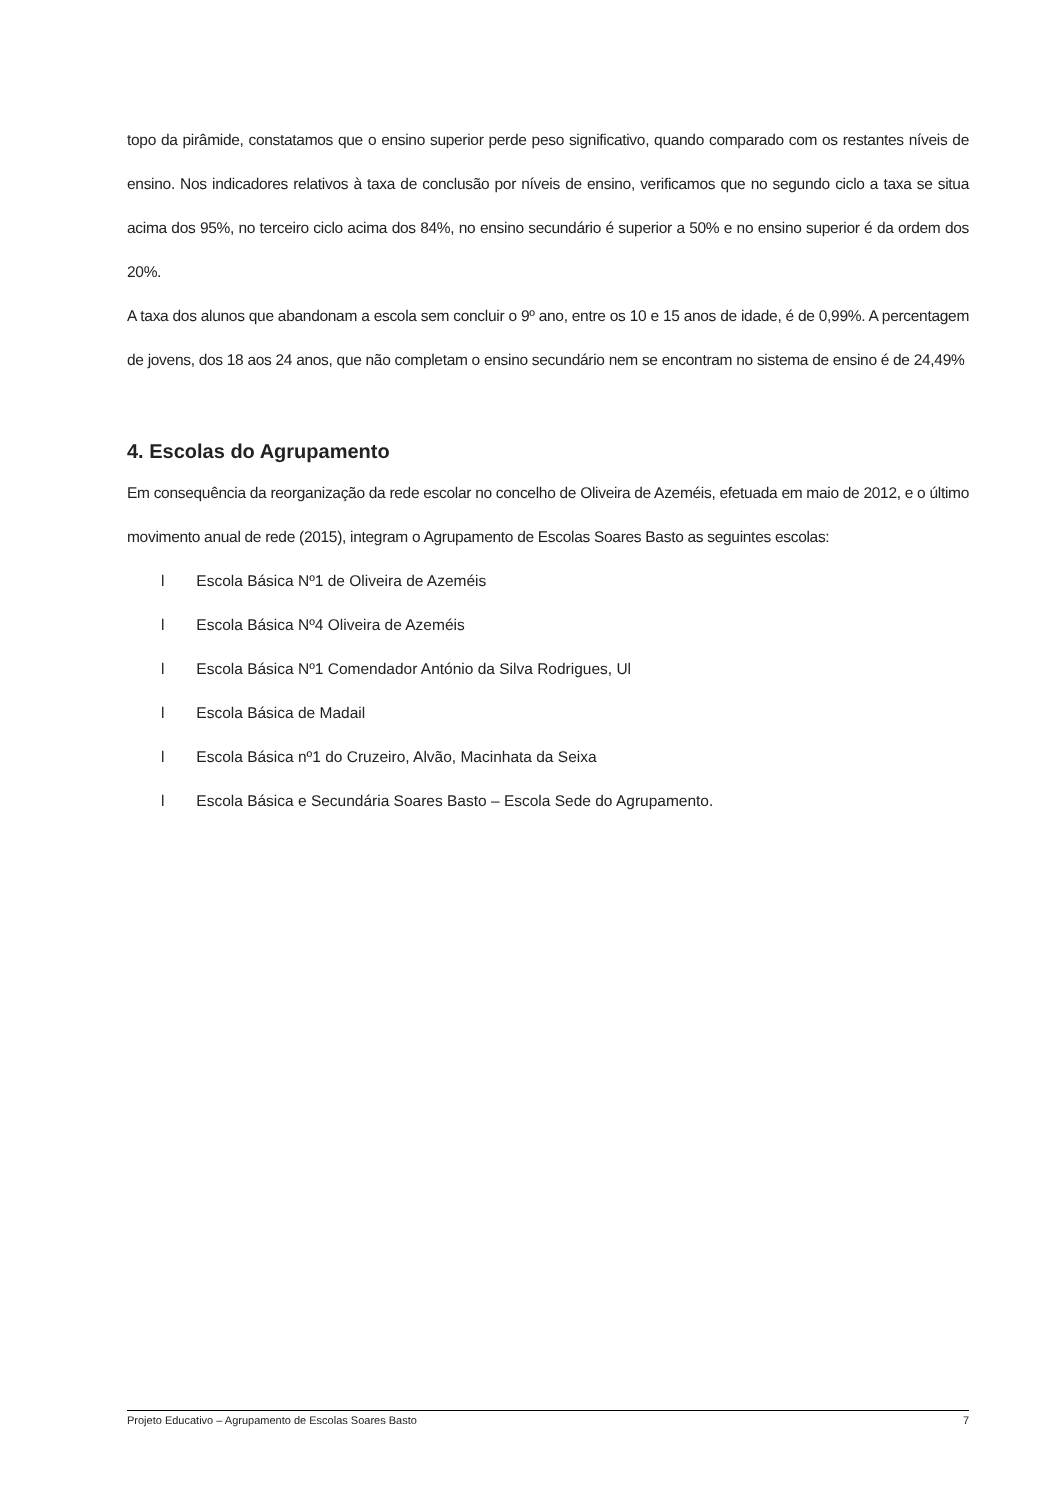topo da pirâmide, constatamos que o ensino superior perde peso significativo, quando comparado com os restantes níveis de ensino. Nos indicadores relativos à taxa de conclusão por níveis de ensino, verificamos que no segundo ciclo a taxa se situa acima dos 95%, no terceiro ciclo acima dos 84%, no ensino secundário é superior a 50% e no ensino superior é da ordem dos 20%.
A taxa dos alunos que abandonam a escola sem concluir o 9º ano, entre os 10 e 15 anos de idade, é de 0,99%. A percentagem de jovens, dos 18 aos 24 anos, que não completam o ensino secundário nem se encontram no sistema de ensino é de 24,49%
4. Escolas do Agrupamento
Em consequência da reorganização da rede escolar no concelho de Oliveira de Azeméis, efetuada em maio de 2012, e o último movimento anual de rede (2015), integram o Agrupamento de Escolas Soares Basto as seguintes escolas:
l Escola Básica Nº1 de Oliveira de Azeméis
l Escola Básica Nº4 Oliveira de Azeméis
l Escola Básica Nº1 Comendador António da Silva Rodrigues, Ul
l Escola Básica de Madail
l Escola Básica nº1 do Cruzeiro, Alvão, Macinhata da Seixa
l Escola Básica e Secundária Soares Basto – Escola Sede do Agrupamento.
Projeto Educativo – Agrupamento de Escolas Soares Basto 7